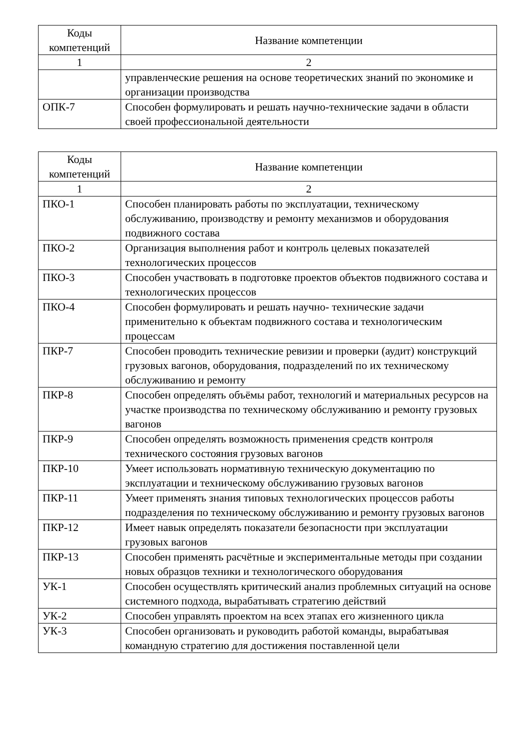| Коды компетенций | Название компетенции |
| --- | --- |
| 1 | 2 |
| | управленческие решения на основе теоретических знаний по экономике и организации производства |
| ОПК-7 | Способен формулировать и решать научно-технические задачи в области своей профессиональной деятельности |
| Коды компетенций | Название компетенции |
| --- | --- |
| 1 | 2 |
| ПКО-1 | Способен планировать работы по эксплуатации, техническому обслуживанию, производству и ремонту механизмов и оборудования подвижного состава |
| ПКО-2 | Организация выполнения работ и контроль целевых показателей технологических процессов |
| ПКО-3 | Способен участвовать в подготовке проектов объектов подвижного состава и технологических процессов |
| ПКО-4 | Способен формулировать и решать научно- технические задачи применительно к объектам подвижного состава и технологическим процессам |
| ПКР-7 | Способен проводить технические ревизии и проверки (аудит) конструкций грузовых вагонов, оборудования, подразделений по их техническому обслуживанию и ремонту |
| ПКР-8 | Способен определять объёмы работ, технологий и материальных ресурсов на участке производства по техническому обслуживанию и ремонту грузовых вагонов |
| ПКР-9 | Способен определять возможность применения средств контроля технического состояния грузовых вагонов |
| ПКР-10 | Умеет использовать нормативную техническую документацию по эксплуатации и техническому обслуживанию грузовых вагонов |
| ПКР-11 | Умеет применять знания типовых технологических процессов работы подразделения по техническому обслуживанию и ремонту грузовых вагонов |
| ПКР-12 | Имеет навык определять показатели безопасности при эксплуатации грузовых вагонов |
| ПКР-13 | Способен применять расчётные и экспериментальные методы при создании новых образцов техники и технологического оборудования |
| УК-1 | Способен осуществлять критический анализ проблемных ситуаций на основе системного подхода, вырабатывать стратегию действий |
| УК-2 | Способен управлять проектом на всех этапах его жизненного цикла |
| УК-3 | Способен организовать и руководить работой команды, вырабатывая командную стратегию для достижения поставленной цели |